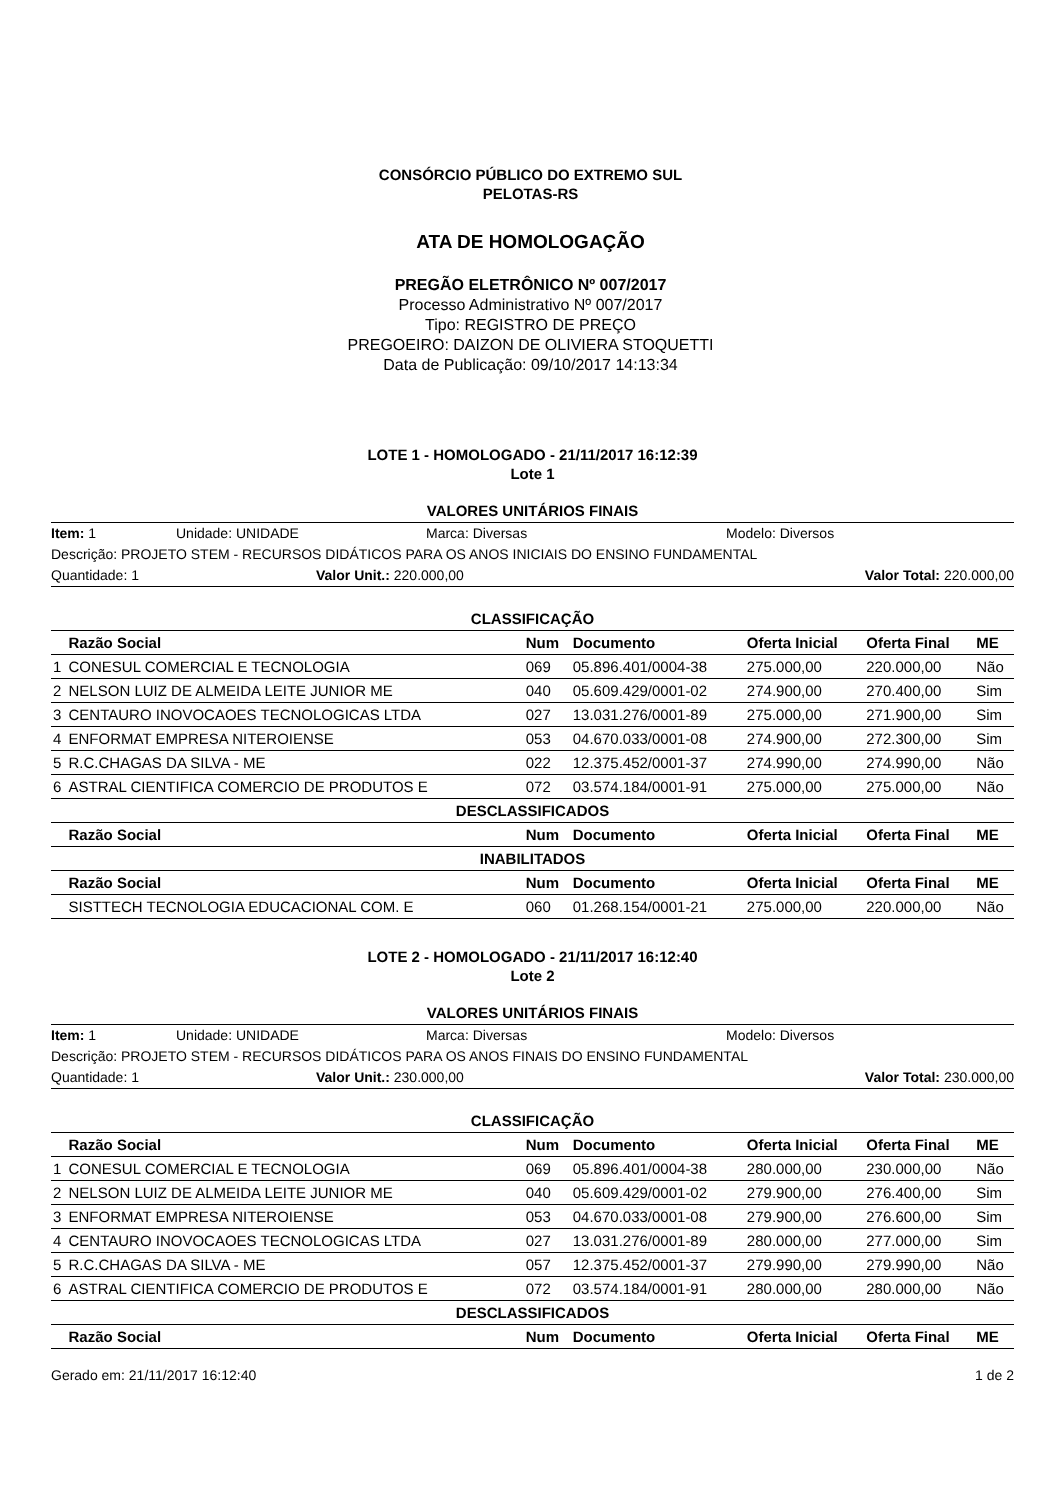CONSÓRCIO PÚBLICO DO EXTREMO SUL
PELOTAS-RS
ATA DE HOMOLOGAÇÃO
PREGÃO ELETRÔNICO Nº 007/2017
Processo Administrativo Nº 007/2017
Tipo: REGISTRO DE PREÇO
PREGOEIRO: DAIZON DE OLIVIERA STOQUETTI
Data de Publicação: 09/10/2017 14:13:34
LOTE 1 - HOMOLOGADO - 21/11/2017 16:12:39
Lote 1
VALORES UNITÁRIOS FINAIS
Item: 1 Unidade: UNIDADE Marca: Diversas Modelo: Diversos
Descrição: PROJETO STEM - RECURSOS DIDÁTICOS PARA OS ANOS INICIAIS DO ENSINO FUNDAMENTAL
Quantidade: 1 Valor Unit.: 220.000,00 Valor Total: 220.000,00
CLASSIFICAÇÃO
| | Razão Social | Num | Documento | Oferta Inicial | Oferta Final | ME |
| --- | --- | --- | --- | --- | --- | --- |
| 1 | CONESUL COMERCIAL E TECNOLOGIA | 069 | 05.896.401/0004-38 | 275.000,00 | 220.000,00 | Não |
| 2 | NELSON LUIZ DE ALMEIDA LEITE JUNIOR ME | 040 | 05.609.429/0001-02 | 274.900,00 | 270.400,00 | Sim |
| 3 | CENTAURO INOVOCAOES TECNOLOGICAS LTDA | 027 | 13.031.276/0001-89 | 275.000,00 | 271.900,00 | Sim |
| 4 | ENFORMAT EMPRESA NITEROIENSE | 053 | 04.670.033/0001-08 | 274.900,00 | 272.300,00 | Sim |
| 5 | R.C.CHAGAS DA SILVA - ME | 022 | 12.375.452/0001-37 | 274.990,00 | 274.990,00 | Não |
| 6 | ASTRAL CIENTIFICA COMERCIO DE PRODUTOS E | 072 | 03.574.184/0001-91 | 275.000,00 | 275.000,00 | Não |
| DESCLASSIFICADOS | | | | | | |
| | Razão Social | Num | Documento | Oferta Inicial | Oferta Final | ME |
| INABILITADOS | | | | | | |
| | Razão Social | Num | Documento | Oferta Inicial | Oferta Final | ME |
| | SISTTECH TECNOLOGIA EDUCACIONAL COM. E | 060 | 01.268.154/0001-21 | 275.000,00 | 220.000,00 | Não |
LOTE 2 - HOMOLOGADO - 21/11/2017 16:12:40
Lote 2
VALORES UNITÁRIOS FINAIS
Item: 1 Unidade: UNIDADE Marca: Diversas Modelo: Diversos
Descrição: PROJETO STEM - RECURSOS DIDÁTICOS PARA OS ANOS FINAIS DO ENSINO FUNDAMENTAL
Quantidade: 1 Valor Unit.: 230.000,00 Valor Total: 230.000,00
CLASSIFICAÇÃO
| | Razão Social | Num | Documento | Oferta Inicial | Oferta Final | ME |
| --- | --- | --- | --- | --- | --- | --- |
| 1 | CONESUL COMERCIAL E TECNOLOGIA | 069 | 05.896.401/0004-38 | 280.000,00 | 230.000,00 | Não |
| 2 | NELSON LUIZ DE ALMEIDA LEITE JUNIOR ME | 040 | 05.609.429/0001-02 | 279.900,00 | 276.400,00 | Sim |
| 3 | ENFORMAT EMPRESA NITEROIENSE | 053 | 04.670.033/0001-08 | 279.900,00 | 276.600,00 | Sim |
| 4 | CENTAURO INOVOCAOES TECNOLOGICAS LTDA | 027 | 13.031.276/0001-89 | 280.000,00 | 277.000,00 | Sim |
| 5 | R.C.CHAGAS DA SILVA - ME | 057 | 12.375.452/0001-37 | 279.990,00 | 279.990,00 | Não |
| 6 | ASTRAL CIENTIFICA COMERCIO DE PRODUTOS E | 072 | 03.574.184/0001-91 | 280.000,00 | 280.000,00 | Não |
| DESCLASSIFICADOS | | | | | | |
| | Razão Social | Num | Documento | Oferta Inicial | Oferta Final | ME |
Gerado em: 21/11/2017 16:12:40 1 de 2